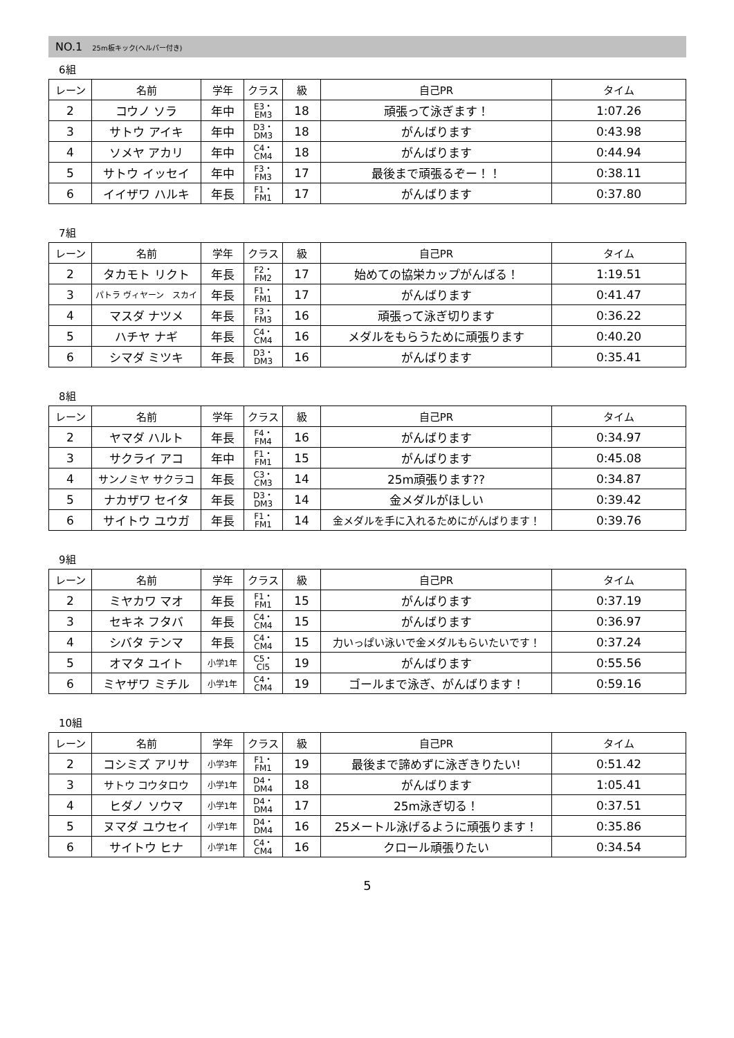NO.1 25m板キック(ヘルパー付き)
6組
| レーン | 名前 | 学年 | クラス | 級 | 自己PR | タイム |
| --- | --- | --- | --- | --- | --- | --- |
| 2 | コウノ ソラ | 年中 | E3・ EM3 | 18 | 頑張って泳ぎます！ | 1:07.26 |
| 3 | サトウ アイキ | 年中 | D3・ DM3 | 18 | がんばります | 0:43.98 |
| 4 | ソメヤ アカリ | 年中 | C4・ CM4 | 18 | がんばります | 0:44.94 |
| 5 | サトウ イッセイ | 年中 | F3・ FM3 | 17 | 最後まで頑張るぞー！！ | 0:38.11 |
| 6 | イイザワ ハルキ | 年長 | F1・ FM1 | 17 | がんばります | 0:37.80 |
7組
| レーン | 名前 | 学年 | クラス | 級 | 自己PR | タイム |
| --- | --- | --- | --- | --- | --- | --- |
| 2 | タカモト リクト | 年長 | F2・ FM2 | 17 | 始めての協栄カップがんばる！ | 1:19.51 |
| 3 | パトラ ヴィヤーン スカイ | 年長 | F1・ FM1 | 17 | がんばります | 0:41.47 |
| 4 | マスダ ナツメ | 年長 | F3・ FM3 | 16 | 頑張って泳ぎ切ります | 0:36.22 |
| 5 | ハチヤ ナギ | 年長 | C4・ CM4 | 16 | メダルをもらうために頑張ります | 0:40.20 |
| 6 | シマダ ミツキ | 年長 | D3・ DM3 | 16 | がんばります | 0:35.41 |
8組
| レーン | 名前 | 学年 | クラス | 級 | 自己PR | タイム |
| --- | --- | --- | --- | --- | --- | --- |
| 2 | ヤマダ ハルト | 年長 | F4・ FM4 | 16 | がんばります | 0:34.97 |
| 3 | サクライ アコ | 年中 | F1・ FM1 | 15 | がんばります | 0:45.08 |
| 4 | サンノミヤ サクラコ | 年長 | C3・ CM3 | 14 | 25m頑張ります?? | 0:34.87 |
| 5 | ナカザワ セイタ | 年長 | D3・ DM3 | 14 | 金メダルがほしい | 0:39.42 |
| 6 | サイトウ ユウガ | 年長 | F1・ FM1 | 14 | 金メダルを手に入れるためにがんばります！ | 0:39.76 |
9組
| レーン | 名前 | 学年 | クラス | 級 | 自己PR | タイム |
| --- | --- | --- | --- | --- | --- | --- |
| 2 | ミヤカワ マオ | 年長 | F1・ FM1 | 15 | がんばります | 0:37.19 |
| 3 | セキネ フタバ | 年長 | C4・ CM4 | 15 | がんばります | 0:36.97 |
| 4 | シバタ テンマ | 年長 | C4・ CM4 | 15 | 力いっぱい泳いで金メダルもらいたいです！ | 0:37.24 |
| 5 | オマタ ユイト | 小学1年 | C5・ Cl5 | 19 | がんばります | 0:55.56 |
| 6 | ミヤザワ ミチル | 小学1年 | C4・ CM4 | 19 | ゴールまで泳ぎ、がんばります！ | 0:59.16 |
10組
| レーン | 名前 | 学年 | クラス | 級 | 自己PR | タイム |
| --- | --- | --- | --- | --- | --- | --- |
| 2 | コシミズ アリサ | 小学3年 | F1・ FM1 | 19 | 最後まで諦めずに泳ぎきりたい! | 0:51.42 |
| 3 | サトウ コウタロウ | 小学1年 | D4・ DM4 | 18 | がんばります | 1:05.41 |
| 4 | ヒダノ ソウマ | 小学1年 | D4・ DM4 | 17 | 25m泳ぎ切る！ | 0:37.51 |
| 5 | ヌマダ ユウセイ | 小学1年 | D4・ DM4 | 16 | 25メートル泳げるように頑張ります！ | 0:35.86 |
| 6 | サイトウ ヒナ | 小学1年 | C4・ CM4 | 16 | クロール頑張りたい | 0:34.54 |
5